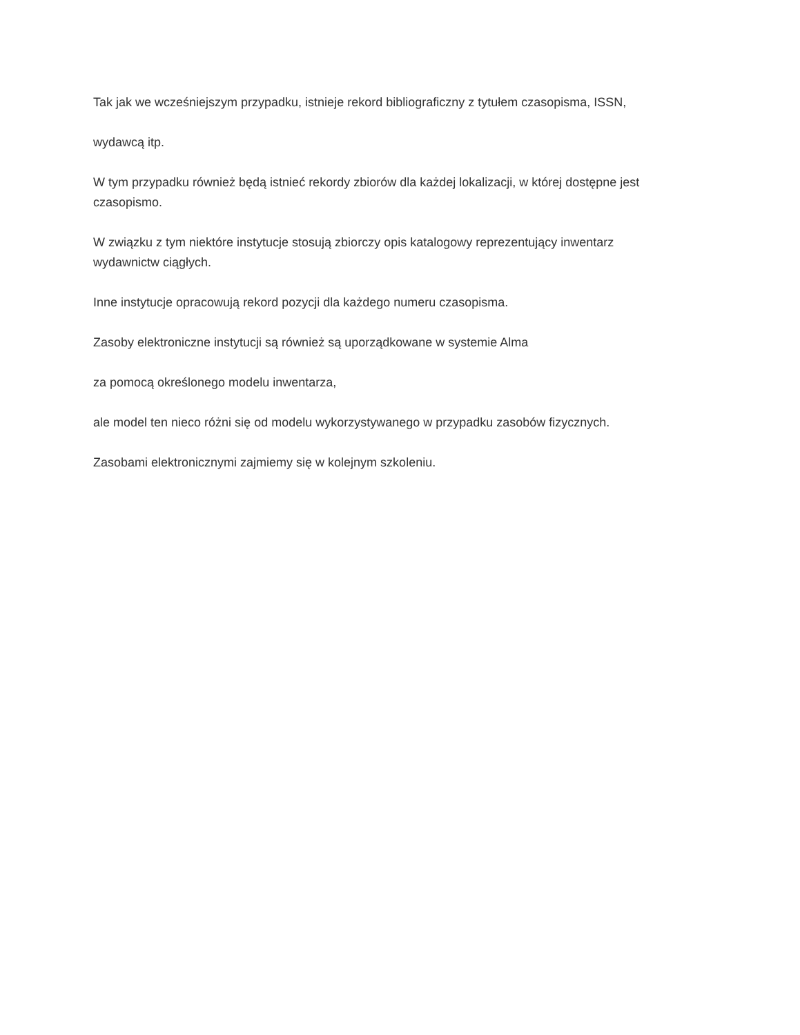Tak jak we wcześniejszym przypadku, istnieje rekord bibliograficzny z tytułem czasopisma, ISSN,
wydawcą itp.
W tym przypadku również będą istnieć rekordy zbiorów dla każdej lokalizacji, w której dostępne jest czasopismo.
W związku z tym niektóre instytucje stosują zbiorczy opis katalogowy reprezentujący inwentarz wydawnictw ciągłych.
Inne instytucje opracowują rekord pozycji dla każdego numeru czasopisma.
Zasoby elektroniczne instytucji są również są uporządkowane w systemie Alma
za pomocą określonego modelu inwentarza,
ale model ten nieco różni się od modelu wykorzystywanego w przypadku zasobów fizycznych.
Zasobami elektronicznymi zajmiemy się w kolejnym szkoleniu.